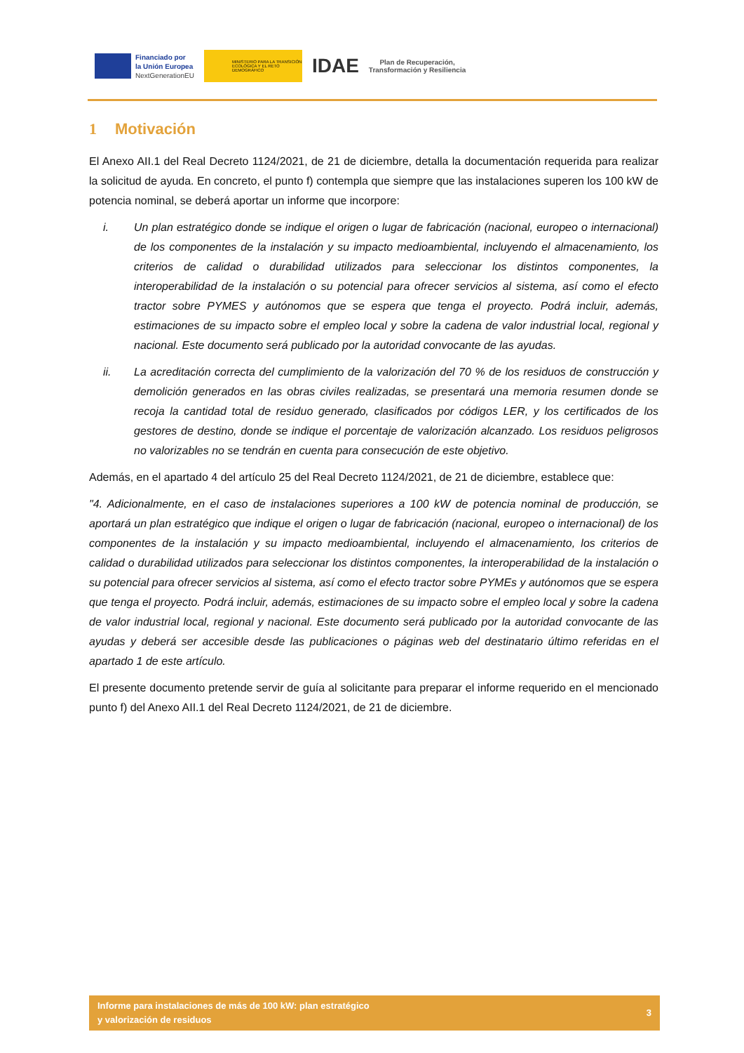Financiado por
la Unión Europea
NextGenerationEU
MINISTERIO PARA LA TRANSICIÓN ECOLÓGICA Y EL RETO DEMOGRÁFICO
IDAE
Plan de Recuperación,
Transformación y Resiliencia
1 Motivación
El Anexo AII.1 del Real Decreto 1124/2021, de 21 de diciembre, detalla la documentación requerida para realizar la solicitud de ayuda. En concreto, el punto f) contempla que siempre que las instalaciones superen los 100 kW de potencia nominal, se deberá aportar un informe que incorpore:
i. Un plan estratégico donde se indique el origen o lugar de fabricación (nacional, europeo o internacional) de los componentes de la instalación y su impacto medioambiental, incluyendo el almacenamiento, los criterios de calidad o durabilidad utilizados para seleccionar los distintos componentes, la interoperabilidad de la instalación o su potencial para ofrecer servicios al sistema, así como el efecto tractor sobre PYMES y autónomos que se espera que tenga el proyecto. Podrá incluir, además, estimaciones de su impacto sobre el empleo local y sobre la cadena de valor industrial local, regional y nacional. Este documento será publicado por la autoridad convocante de las ayudas.
ii. La acreditación correcta del cumplimiento de la valorización del 70 % de los residuos de construcción y demolición generados en las obras civiles realizadas, se presentará una memoria resumen donde se recoja la cantidad total de residuo generado, clasificados por códigos LER, y los certificados de los gestores de destino, donde se indique el porcentaje de valorización alcanzado. Los residuos peligrosos no valorizables no se tendrán en cuenta para consecución de este objetivo.
Además, en el apartado 4 del artículo 25 del Real Decreto 1124/2021, de 21 de diciembre, establece que:
"4. Adicionalmente, en el caso de instalaciones superiores a 100 kW de potencia nominal de producción, se aportará un plan estratégico que indique el origen o lugar de fabricación (nacional, europeo o internacional) de los componentes de la instalación y su impacto medioambiental, incluyendo el almacenamiento, los criterios de calidad o durabilidad utilizados para seleccionar los distintos componentes, la interoperabilidad de la instalación o su potencial para ofrecer servicios al sistema, así como el efecto tractor sobre PYMEs y autónomos que se espera que tenga el proyecto. Podrá incluir, además, estimaciones de su impacto sobre el empleo local y sobre la cadena de valor industrial local, regional y nacional. Este documento será publicado por la autoridad convocante de las ayudas y deberá ser accesible desde las publicaciones o páginas web del destinatario último referidas en el apartado 1 de este artículo.
El presente documento pretende servir de guía al solicitante para preparar el informe requerido en el mencionado punto f) del Anexo AII.1 del Real Decreto 1124/2021, de 21 de diciembre.
Informe para instalaciones de más de 100 kW: plan estratégico
y valorización de residuos
3